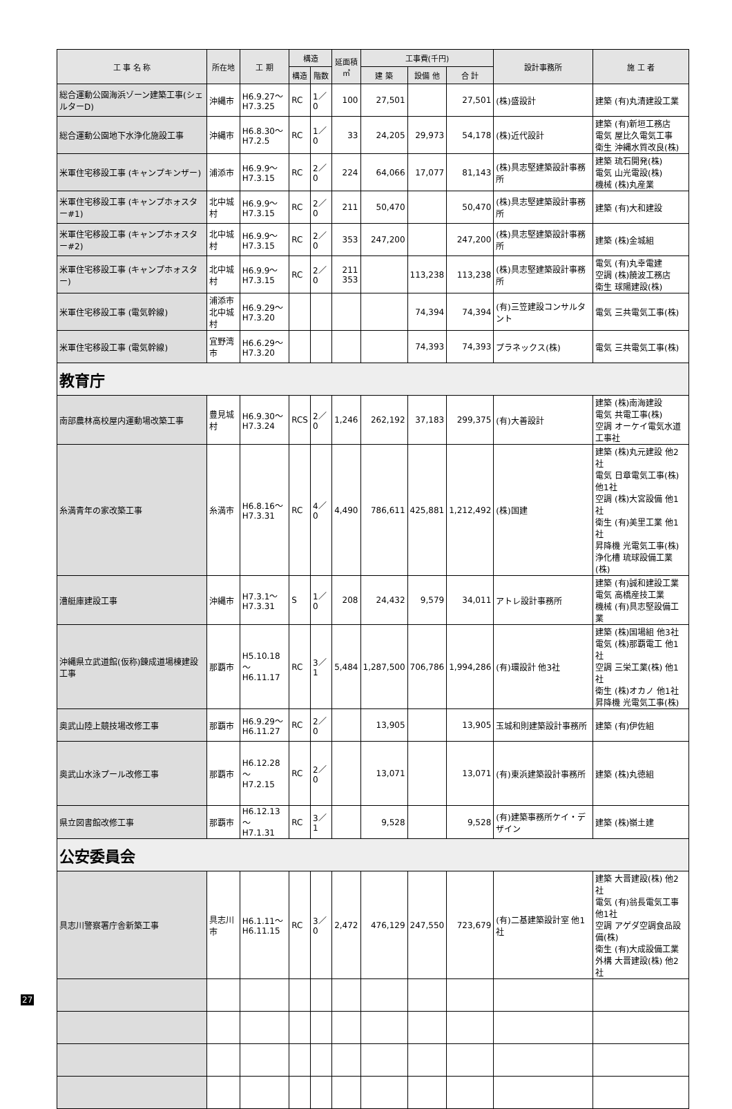| 工 事 名 称 | 所在地 | 工 期 | 構造 | | 延面積 ㎡ | 工事費(千円) | | | 設計事務所 | 施 工 者 |
| --- | --- | --- | --- | --- | --- | --- | --- | --- | --- | --- |
| | | | 構造 | 階数 | | 建 築 | 設備 他 | 合 計 | | |
| 総合運動公園海浜ゾーン建築工事(シェルターD) | 沖縄市 | H6.9.27～ H7.3.25 | RC | 1／0 | 100 | 27,501 | | 27,501 | (株)盛設計 | 建築 (有)丸清建設工業 |
| 総合運動公園地下水浄化施設工事 | 沖縄市 | H6.8.30～ H7.2.5 | RC | 1／0 | 33 | 24,205 | 29,973 | 54,178 | (株)近代設計 | 建築 (有)新垣工務店 電気 屋比久電気工事 衛生 沖縄水質改良(株) |
| 米軍住宅移設工事 (キャンプキンザー) | 浦添市 | H6.9.9～ H7.3.15 | RC | 2／0 | 224 | 64,066 | 17,077 | 81,143 | (株)具志堅建築設計事務所 | 建築 琉石開発(株) 電気 山光電設(株) 機械 (株)丸産業 |
| 米軍住宅移設工事 (キャンプホォスター#1) | 北中城村 | H6.9.9～ H7.3.15 | RC | 2／0 | 211 | 50,470 | | 50,470 | (株)具志堅建築設計事務所 | 建築 (有)大和建設 |
| 米軍住宅移設工事 (キャンプホォスター#2) | 北中城村 | H6.9.9～ H7.3.15 | RC | 2／0 | 353 | 247,200 | | 247,200 | (株)具志堅建築設計事務所 | 建築 (株)金城組 |
| 米軍住宅移設工事 (キャンプホォスター) | 北中城村 | H6.9.9～ H7.3.15 | RC | 2／0 | 211 353 | | 113,238 | 113,238 | (株)具志堅建築設計事務所 | 電気 (有)丸幸電建 空調 (株)饒波工務店 衛生 球陽建設(株) |
| 米軍住宅移設工事 (電気幹線) | 浦添市 北中城村 | H6.9.29～ H7.3.20 | | | | | 74,394 | 74,394 | (有)三笠建設コンサルタント | 電気 三共電気工事(株) |
| 米軍住宅移設工事 (電気幹線) | 宜野湾市 | H6.6.29～ H7.3.20 | | | | | 74,393 | 74,393 | プラネックス(株) | 電気 三共電気工事(株) |
| 教育庁 | | | | | | | | | | |
| 南部農林高校屋内運動場改築工事 | 豊見城村 | H6.9.30～ H7.3.24 | RCS | 2／0 | 1,246 | 262,192 | 37,183 | 299,375 | (有)大善設計 | 建築 (株)南海建設 電気 共電工事(株) 空調 オーケイ電気水道工事社 |
| 糸満青年の家改築工事 | 糸満市 | H6.8.16～ H7.3.31 | RC | 4／0 | 4,490 | 786,611 | 425,881 | 1,212,492 | (株)国建 | 建築 (株)丸元建設 他2社 電気 日章電気工事(株) 他1社 空調 (株)大宮設備 他1社 衛生 (有)美里工業 他1社 昇降機 光電気工事(株) 浄化槽 琉球設備工業(株) |
| 漕艇庫建設工事 | 沖縄市 | H7.3.1～ H7.3.31 | S | 1／0 | 208 | 24,432 | 9,579 | 34,011 | アトレ設計事務所 | 建築 (有)誠和建設工業 電気 高橋産技工業 機械 (有)具志堅設備工業 |
| 沖縄県立武道館(仮称)錬成道場棟建設工事 | 那覇市 | H5.10.18～ H6.11.17 | RC | 3／1 | 5,484 | 1,287,500 | 706,786 | 1,994,286 | (有)環設計 他3社 | 建築 (株)国場組 他3社 電気 (株)那覇電工 他1社 空調 三栄工業(株) 他1社 衛生 (株)オカノ 他1社 昇降機 光電気工事(株) |
| 奥武山陸上競技場改修工事 | 那覇市 | H6.9.29～ H6.11.27 | RC | 2／0 | | 13,905 | | 13,905 | 玉城和則建築設計事務所 | 建築 (有)伊佐組 |
| 奥武山水泳プール改修工事 | 那覇市 | H6.12.28～ H7.2.15 | RC | 2／0 | | 13,071 | | 13,071 | (有)東浜建築設計事務所 | 建築 (株)丸徳組 |
| 県立図書館改修工事 | 那覇市 | H6.12.13～ H7.1.31 | RC | 3／1 | | 9,528 | | 9,528 | (有)建築事務所ケイ・デザイン | 建築 (株)嶺土建 |
| 公安委員会 | | | | | | | | | | |
| 具志川警察署庁舎新築工事 | 具志川市 | H6.1.11～ H6.11.15 | RC | 3／0 | 2,472 | 476,129 | 247,550 | 723,679 | (有)二基建築設計室 他1社 | 建築 大晋建設(株) 他2社 電気 (有)翁長電気工事 他1社 空調 アゲダ空調食品設備(株) 衛生 (有)大成設備工業 外構 大晋建設(株) 他2社 |
27